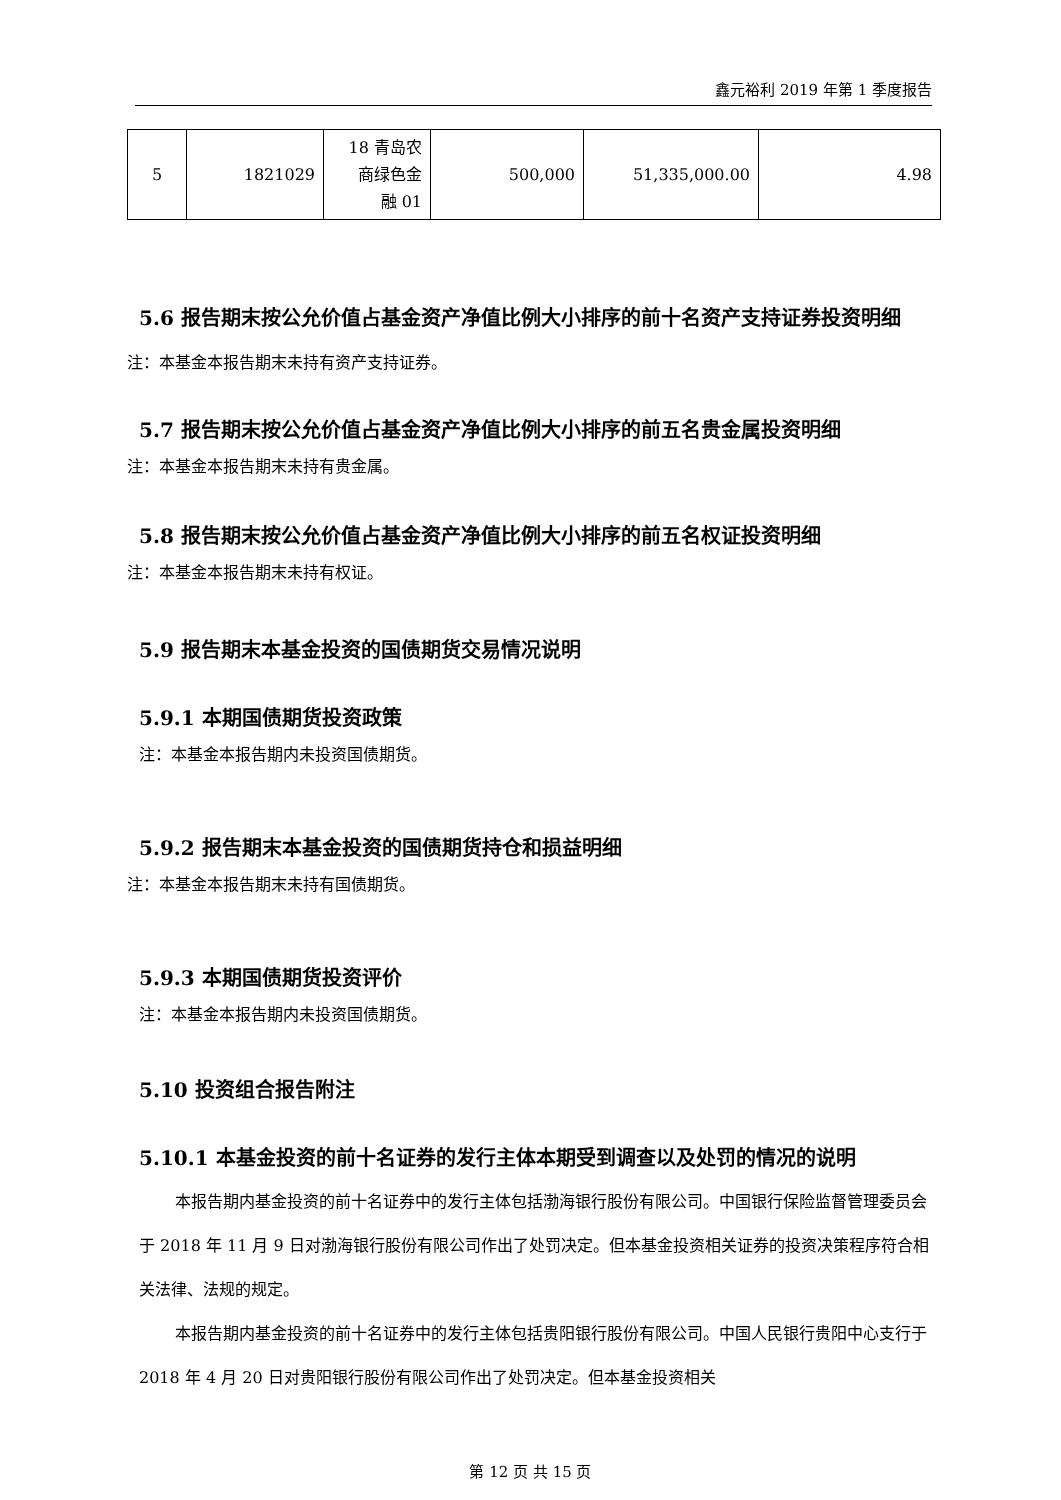鑫元裕利 2019 年第 1 季度报告
| 5 | 1821029 | 18 青岛农 商绿色金 融 01 | 500,000 | 51,335,000.00 | 4.98 |
5.6 报告期末按公允价值占基金资产净值比例大小排序的前十名资产支持证券投资明细
注：本基金本报告期末未持有资产支持证券。
5.7 报告期末按公允价值占基金资产净值比例大小排序的前五名贵金属投资明细
注：本基金本报告期末未持有贵金属。
5.8 报告期末按公允价值占基金资产净值比例大小排序的前五名权证投资明细
注：本基金本报告期末未持有权证。
5.9 报告期末本基金投资的国债期货交易情况说明
5.9.1 本期国债期货投资政策
注：本基金本报告期内未投资国债期货。
5.9.2 报告期末本基金投资的国债期货持仓和损益明细
注：本基金本报告期末未持有国债期货。
5.9.3 本期国债期货投资评价
注：本基金本报告期内未投资国债期货。
5.10 投资组合报告附注
5.10.1 本基金投资的前十名证券的发行主体本期受到调查以及处罚的情况的说明
本报告期内基金投资的前十名证券中的发行主体包括渤海银行股份有限公司。中国银行保险监督管理委员会于 2018 年 11 月 9 日对渤海银行股份有限公司作出了处罚决定。但本基金投资相关证券的投资决策程序符合相关法律、法规的规定。
本报告期内基金投资的前十名证券中的发行主体包括贵阳银行股份有限公司。中国人民银行贵阳中心支行于 2018 年 4 月 20 日对贵阳银行股份有限公司作出了处罚决定。但本基金投资相关
第 12 页 共 15 页